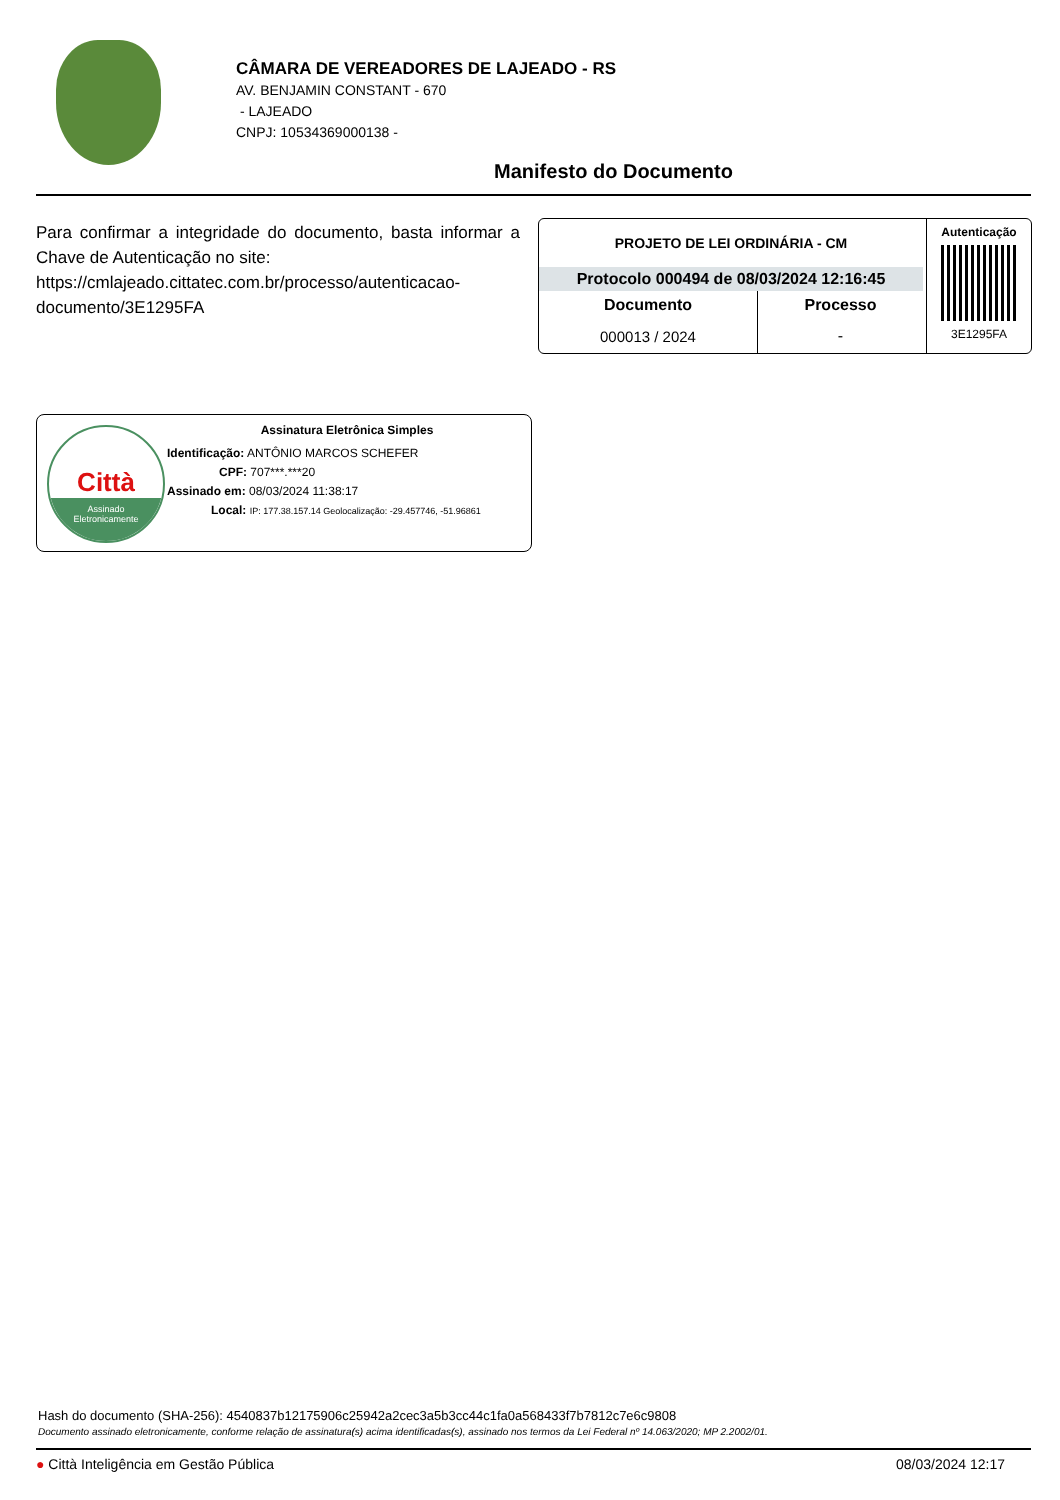CÂMARA DE VEREADORES DE LAJEADO - RS
AV. BENJAMIN CONSTANT - 670
- LAJEADO
CNPJ: 10534369000138 -
Manifesto do Documento
Para confirmar a integridade do documento, basta informar a Chave de Autenticação no site:
https://cmlajeado.cittatec.com.br/processo/autenticacao-documento/3E1295FA
| PROJETO DE LEI ORDINÁRIA - CM | |
| --- | --- |
| Protocolo 000494 de 08/03/2024 12:16:45 | |
| Documento | Processo |
| 000013 / 2024 | - |
Autenticação
3E1295FA
Città
Assinado
Eletronicamente
Assinatura Eletrônica Simples
Identificação: ANTÔNIO MARCOS SCHEFER
CPF: 707***.***20
Assinado em: 08/03/2024 11:38:17
Local: IP: 177.38.157.14 Geolocalização: -29.457746, -51.96861
Hash do documento (SHA-256): 4540837b12175906c25942a2cec3a5b3cc44c1fa0a568433f7b7812c7e6c9808
Documento assinado eletronicamente, conforme relação de assinatura(s) acima identificadas(s), assinado nos termos da Lei Federal nº 14.063/2020; MP 2.2002/01.
● Città Inteligência em Gestão Pública 08/03/2024 12:17